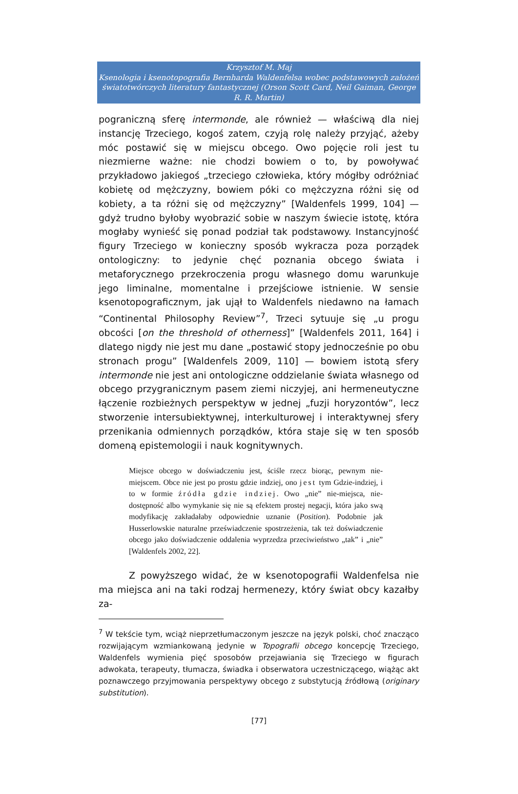Krzysztof M. Maj
Ksenologia i ksenotopografia Bernharda Waldenfelsa wobec podstawowych założeń światotwórczych literatury fantastycznej (Orson Scott Card, Neil Gaiman, George R. R. Martin)
pograniczną sferę intermonde, ale również — właściwą dla niej instancję Trzeciego, kogoś zatem, czyją rolę należy przyjąć, ażeby móc postawić się w miejscu obcego. Owo pojęcie roli jest tu niezmierne ważne: nie chodzi bowiem o to, by powoływać przykładowo jakiegoś „trzeciego człowieka, który mógłby odróżniać kobietę od mężczyzny, bowiem póki co mężczyzna różni się od kobiety, a ta różni się od mężczyzny” [Waldenfels 1999, 104] — gdyż trudno byłoby wyobrazić sobie w naszym świecie istotę, która mogłaby wynieść się ponad podział tak podstawowy. Instancyjność figury Trzeciego w konieczny sposób wykracza poza porządek ontologiczny: to jedynie chęć poznania obcego świata i metaforycznego przekroczenia progu własnego domu warunkuje jego liminalne, momentalne i przejściowe istnienie. W sensie ksenotopograficznym, jak ujął to Waldenfels niedawno na łamach “Continental Philosophy Review”<sup>7</sup>, Trzeci sytuuje się „u progu obcości [on the threshold of otherness]” [Waldenfels 2011, 164] i dlatego nigdy nie jest mu dane „postawić stopy jednocześnie po obu stronach progu” [Waldenfels 2009, 110] — bowiem istotą sfery intermonde nie jest ani ontologiczne oddzielanie świata własnego od obcego przygranicznym pasem ziemi niczyjej, ani hermeneutyczne łączenie rozbieżnych perspektyw w jednej „fuzji horyzontów”, lecz stworzenie intersubiektywnej, interkulturowej i interaktywnej sfery przenikania odmiennych porządków, która staje się w ten sposób domeną epistemologii i nauk kognitywnych.
Miejsce obcego w doświadczeniu jest, ściśle rzecz biorąc, pewnym nie-miejscem. Obce nie jest po prostu gdzie indziej, ono jest tym Gdzie-indziej, i to w formie źródła gdzie indziej. Owo „nie” nie-miejsca, nie-dostępność albo wymykanie się nie są efektem prostej negacji, która jako swą modyfikację zakładałaby odpowiednie uznanie (Position). Podobnie jak Husserlowskie naturalne przeświadczenie spostrzeżenia, tak też doświadczenie obcego jako doświadczenie oddalenia wyprzedza przeciwieństwo „tak” i „nie” [Waldenfels 2002, 22].
Z powyższego widać, że w ksenotopografii Waldenfelsa nie ma miejsca ani na taki rodzaj hermenezy, który świat obcy kazałby za-
<sup>7</sup> W tekście tym, wciąż nieprzetłumaczonym jeszcze na język polski, choć znacząco rozwijającym wzmiankowaną jedynie w Topografii obcego koncepcję Trzeciego, Waldenfels wymienia pięć sposobów przejawiania się Trzeciego w figurach adwokata, terapeuty, tłumacza, świadka i obserwatora uczestniczącego, wiążąc akt poznawczego przyjmowania perspektywy obcego z substytucją źródłową (originary substitution).
[77]